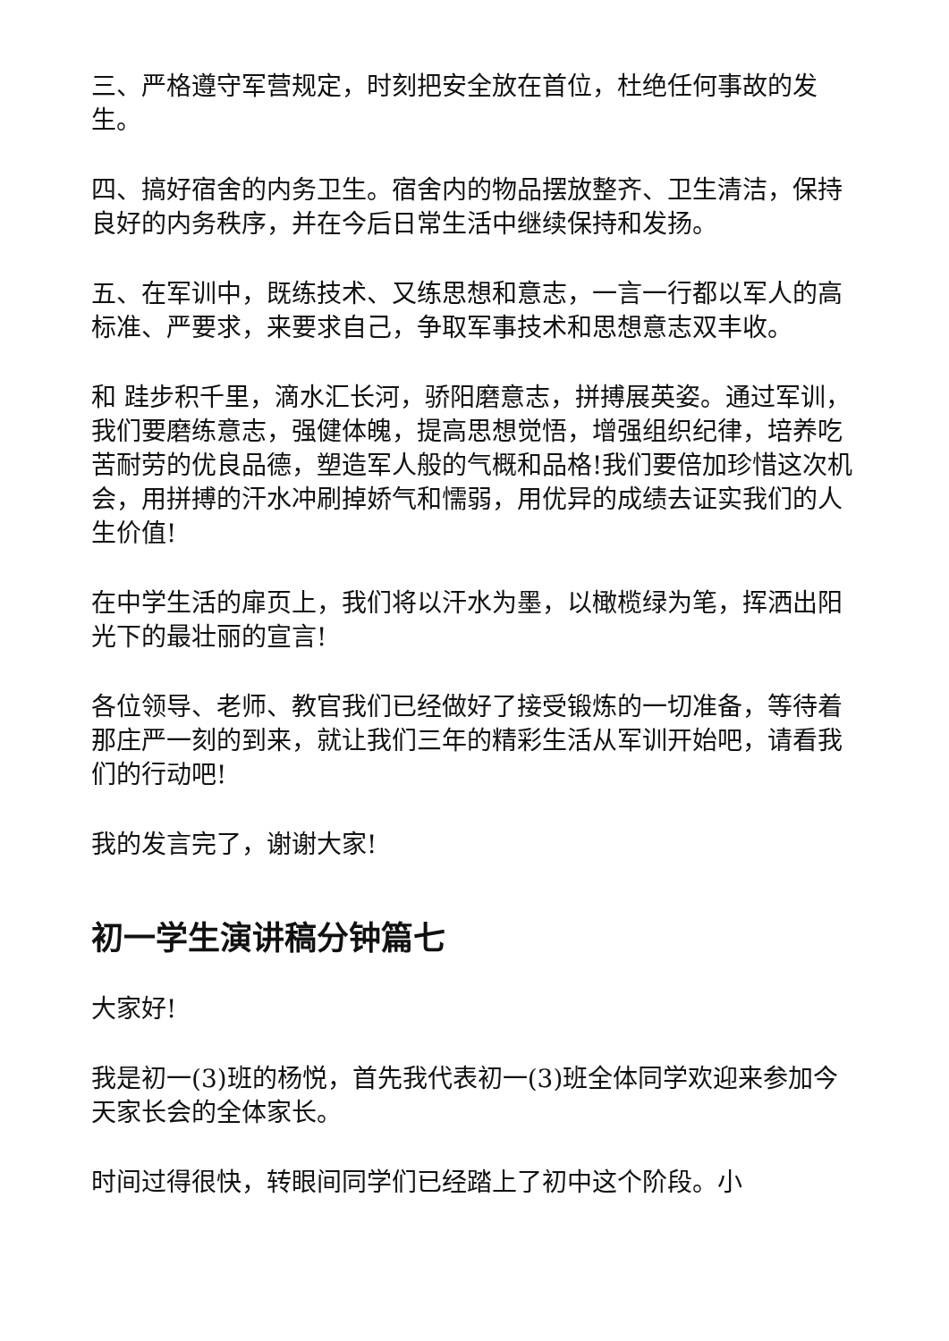三、严格遵守军营规定，时刻把安全放在首位，杜绝任何事故的发生。
四、搞好宿舍的内务卫生。宿舍内的物品摆放整齐、卫生清洁，保持良好的内务秩序，并在今后日常生活中继续保持和发扬。
五、在军训中，既练技术、又练思想和意志，一言一行都以军人的高标准、严要求，来要求自己，争取军事技术和思想意志双丰收。
和 跬步积千里，滴水汇长河，骄阳磨意志，拼搏展英姿。通过军训，我们要磨练意志，强健体魄，提高思想觉悟，增强组织纪律，培养吃苦耐劳的优良品德，塑造军人般的气概和品格!我们要倍加珍惜这次机会，用拼搏的汗水冲刷掉娇气和懦弱，用优异的成绩去证实我们的人生价值!
在中学生活的扉页上，我们将以汗水为墨，以橄榄绿为笔，挥洒出阳光下的最壮丽的宣言!
各位领导、老师、教官我们已经做好了接受锻炼的一切准备，等待着那庄严一刻的到来，就让我们三年的精彩生活从军训开始吧，请看我们的行动吧!
我的发言完了，谢谢大家!
初一学生演讲稿分钟篇七
大家好!
我是初一(3)班的杨悦，首先我代表初一(3)班全体同学欢迎来参加今天家长会的全体家长。
时间过得很快，转眼间同学们已经踏上了初中这个阶段。小